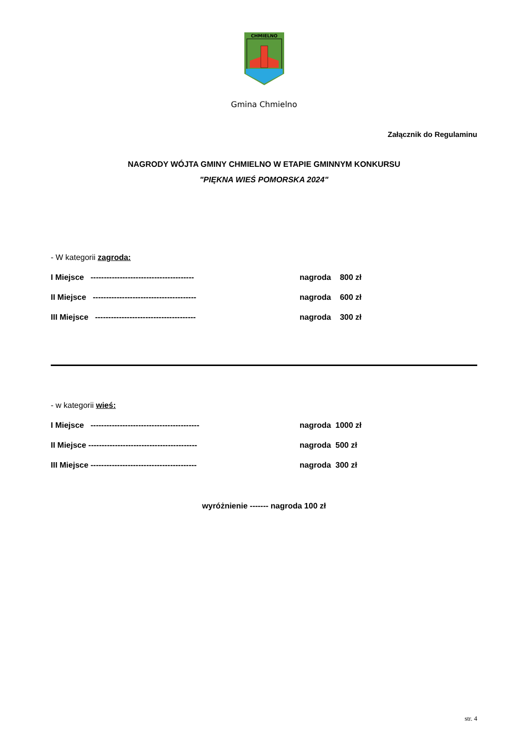CHMIELNO
Gmina Chmielno
Załącznik do Regulaminu
NAGRODY WÓJTA GMINY CHMIELNO W ETAPIE GMINNYM KONKURSU
"PIĘKNA WIEŚ POMORSKA 2024"
- W kategorii zagroda:
I Miejsce --------------------------------------- nagroda 800 zł
II Miejsce --------------------------------------- nagroda 600 zł
III Miejsce -------------------------------------- nagroda 300 zł
- w kategorii wieś:
I Miejsce ----------------------------------------- nagroda 1000 zł
II Miejsce ----------------------------------------- nagroda 500 zł
III Miejsce ---------------------------------------- nagroda 300 zł
wyróżnienie ------- nagroda 100 zł
str. 4